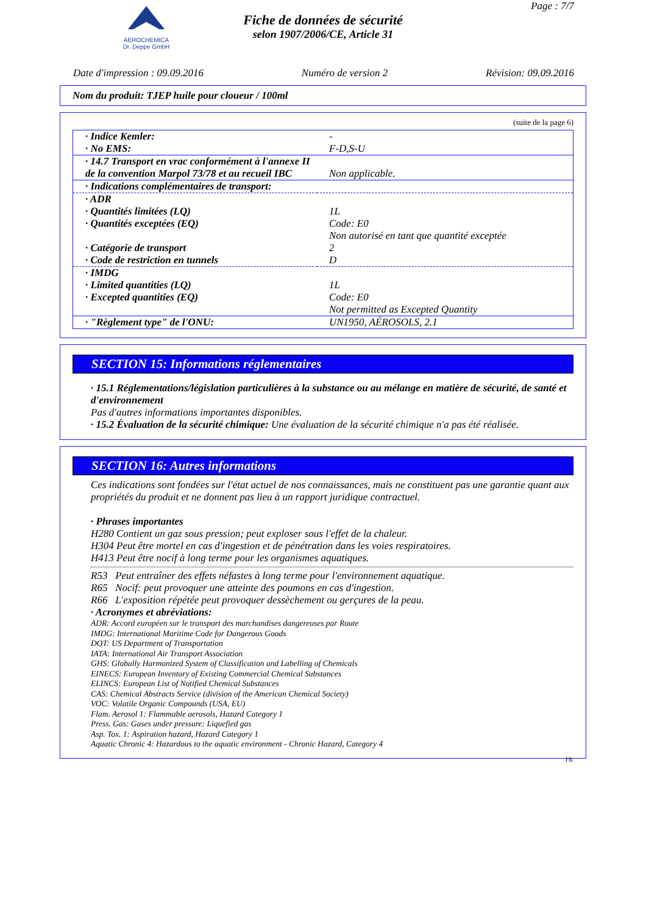AEROCHEMICA
Dr. Deppe GmbH
Fiche de données de sécurité
selon 1907/2006/CE, Article 31
Page : 7/7
Date d'impression : 09.09.2016 Numéro de version 2 Révision: 09.09.2016
Nom du produit: TJEP huile pour cloueur / 100ml
(suite de la page 6)
| · Indice Kemler: | - |
| · No EMS: | F-D,S-U |
| · 14.7 Transport en vrac conformément à l'annexe II de la convention Marpol 73/78 et au recueil IBC | Non applicable. |
| · Indications complémentaires de transport: | |
| · ADR | |
| · Quantités limitées (LQ) | 1L |
| · Quantités exceptées (EQ) | Code: E0 Non autorisé en tant que quantité exceptée |
| · Catégorie de transport | 2 |
| · Code de restriction en tunnels | D |
| · IMDG | |
| · Limited quantities (LQ) | 1L |
| · Excepted quantities (EQ) | Code: E0 Not permitted as Excepted Quantity |
| · "Règlement type" de l'ONU: | UN1950, AÉROSOLS, 2.1 |
SECTION 15: Informations réglementaires
· 15.1 Réglementations/législation particulières à la substance ou au mélange en matière de sécurité, de santé et d'environnement
Pas d'autres informations importantes disponibles.
· 15.2 Évaluation de la sécurité chimique: Une évaluation de la sécurité chimique n'a pas été réalisée.
SECTION 16: Autres informations
Ces indications sont fondées sur l'état actuel de nos connaissances, mais ne constituent pas une garantie quant aux propriétés du produit et ne donnent pas lieu à un rapport juridique contractuel.
· Phrases importantes
H280 Contient un gaz sous pression; peut exploser sous l'effet de la chaleur.
H304 Peut être mortel en cas d'ingestion et de pénétration dans les voies respiratoires.
H413 Peut être nocif à long terme pour les organismes aquatiques.
R53 Peut entraîner des effets néfastes à long terme pour l'environnement aquatique.
R65 Nocif: peut provoquer une atteinte des poumons en cas d'ingestion.
R66 L'exposition répétée peut provoquer dessèchement ou gerçures de la peau.
· Acronymes et abréviations:
ADR: Accord européen sur le transport des marchandises dangereuses par Route
IMDG: International Maritime Code for Dangerous Goods
DOT: US Department of Transportation
IATA: International Air Transport Association
GHS: Globally Harmonized System of Classification and Labelling of Chemicals
EINECS: European Inventory of Existing Commercial Chemical Substances
ELINCS: European List of Notified Chemical Substances
CAS: Chemical Abstracts Service (division of the American Chemical Society)
VOC: Volatile Organic Compounds (USA, EU)
Flam. Aerosol 1: Flammable aerosols, Hazard Category 1
Press. Gas: Gases under pressure: Liquefied gas
Asp. Tox. 1: Aspiration hazard, Hazard Category 1
Aquatic Chronic 4: Hazardous to the aquatic environment - Chronic Hazard, Category 4
FR